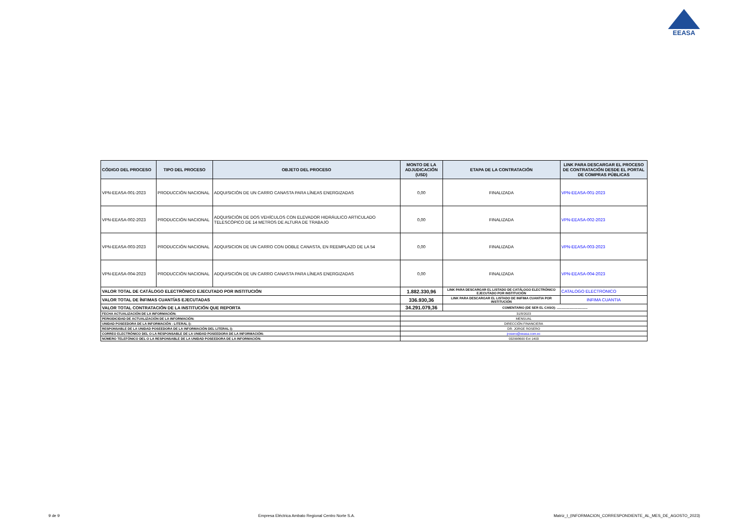EEASA
| CÓDIGO DEL PROCESO | TIPO DEL PROCESO | OBJETO DEL PROCESO | MONTO DE LA ADJUDICACIÓN (USD) | ETAPA DE LA CONTRATACIÓN | LINK PARA DESCARGAR EL PROCESO DE CONTRATACIÓN DESDE EL PORTAL DE COMPRAS PÚBLICAS |
| --- | --- | --- | --- | --- | --- |
| VPN-EEASA-001-2023 | PRODUCCIÓN NACIONAL | ADQUISICIÓN DE UN CARRO CANASTA PARA LÍNEAS ENERGIZADAS | 0,00 | FINALIZADA | VPN-EEASA-001-2023 |
| VPN-EEASA-002-2023 | PRODUCCIÓN NACIONAL | ADQUISICIÓN DE DOS VEHÍCULOS CON ELEVADOR HIDRÁULICO ARTICULADO TELESCÓPICO DE 14 METROS DE ALTURA DE TRABAJO | 0,00 | FINALIZADA | VPN-EEASA-002-2023 |
| VPN-EEASA-003-2023 | PRODUCCIÓN NACIONAL | ADQUISICION DE UN CARRO CON DOBLE CANASTA, EN REEMPLAZO DE LA 54 | 0,00 | FINALIZADA | VPN-EEASA-003-2023 |
| VPN-EEASA-004-2023 | PRODUCCIÓN NACIONAL | ADQUISICIÓN DE UN CARRO CANASTA PARA LÍNEAS ENERGIZADAS | 0,00 | FINALIZADA | VPN-EEASA-004-2023 |
| VALOR TOTAL DE CATÁLOGO ELECTRÓNICO EJECUTADO POR INSTITUCIÓN | | | 1.882.330,96 | LINK PARA DESCARGAR EL LISTADO DE CATÁLOGO ELECTRÓNICO EJECUTADO POR INSTITUCIÓN | CATALOGO ELECTRONICO |
| VALOR TOTAL DE ÍNFIMAS CUANTÍAS EJECUTADAS | | | 336.930,36 | LINK PARA DESCARGAR EL LISTADO DE INIFIMA CUANTIA POR INSTITUCIÓN | INFIMA CUANTIA |
| VALOR TOTAL CONTRATACIÓN DE LA INSTITUCIÓN QUE REPORTA | | | 34.291.079,36 | COMENTARIO (DE SER EL CASO): .................................. | |
| FECHA ACTUALIZACIÓN DE LA INFORMACIÓN: | | | 31/8/2023 | | |
| PERIODICIDAD DE ACTUALIZACIÓN DE LA INFORMACIÓN: | | | MENSUAL | | |
| UNIDAD POSEEDORA DE LA INFORMACIÓN - LITERAL i): | | | DIRECCIÓN FINANCIERA | | |
| RESPONSABLE DE LA UNIDAD POSEEDORA DE LA INFORMACIÓN DEL LITERAL i): | | | DR. JORGE ROSERO | | |
| CORREO ELECTRÓNICO DEL O LA RESPONSABLE DE LA UNIDAD POSEEDORA DE LA INFORMACIÓN: | | | jrosero@eeasa.com.ec | | |
| NÚMERO TELEFÓNICO DEL O LA RESPONSABLE DE LA UNIDAD POSEEDORA DE LA INFORMACIÓN: | | | 032998600 Ext 1403 | | |
9 de 9 Empresa Eléctrica Ambato Regional Centro Norte S.A. Matriz_I_(INFORMACION_CORRESPONDIENTE_AL_MES_DE_AGOSTO_2023)